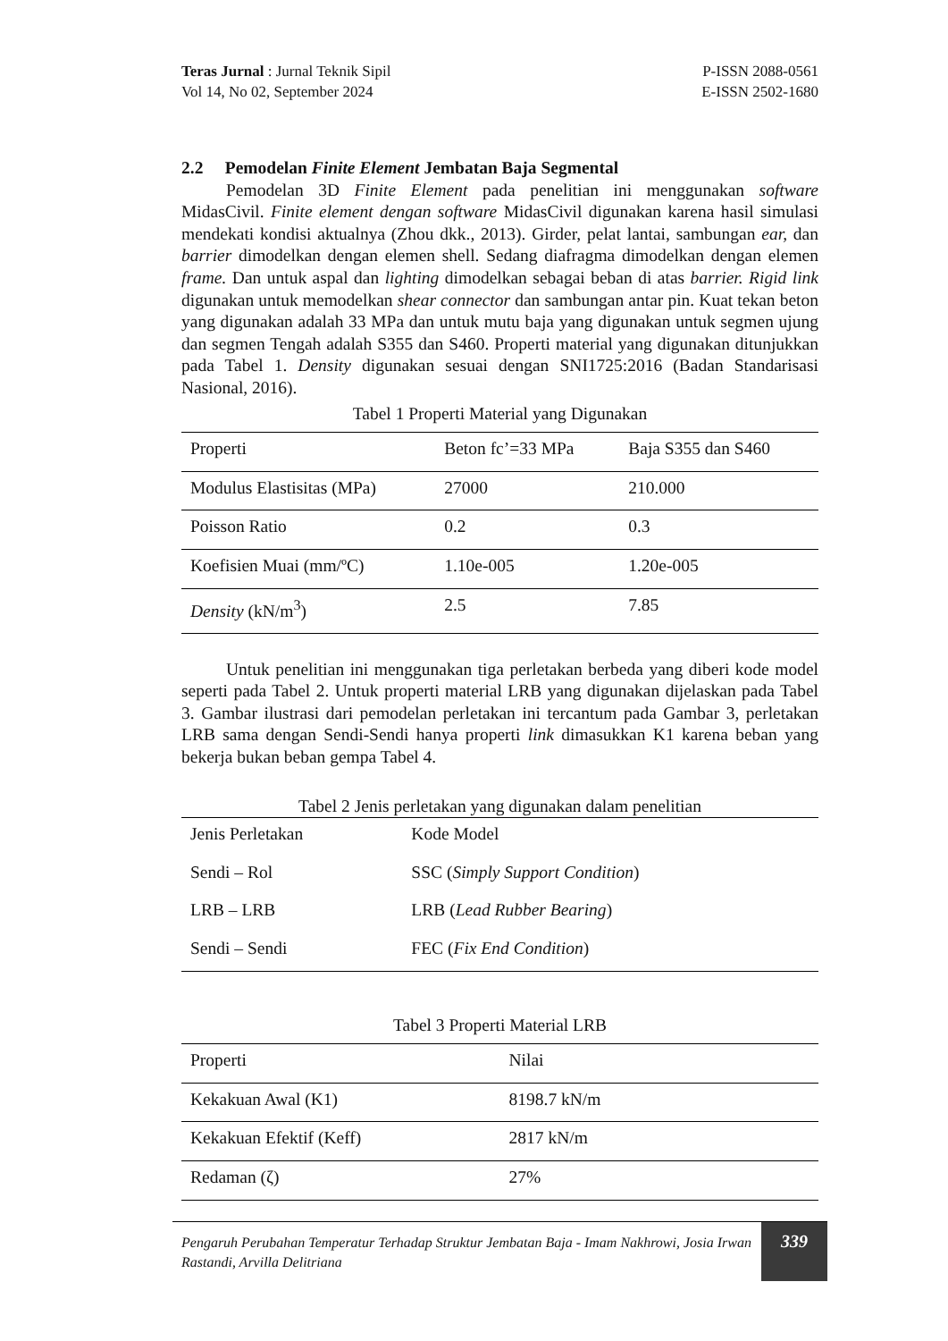Teras Jurnal : Jurnal Teknik Sipil
Vol 14, No 02, September 2024
P-ISSN 2088-0561
E-ISSN 2502-1680
2.2 Pemodelan Finite Element Jembatan Baja Segmental
Pemodelan 3D Finite Element pada penelitian ini menggunakan software MidasCivil. Finite element dengan software MidasCivil digunakan karena hasil simulasi mendekati kondisi aktualnya (Zhou dkk., 2013). Girder, pelat lantai, sambungan ear, dan barrier dimodelkan dengan elemen shell. Sedang diafragma dimodelkan dengan elemen frame. Dan untuk aspal dan lighting dimodelkan sebagai beban di atas barrier. Rigid link digunakan untuk memodelkan shear connector dan sambungan antar pin. Kuat tekan beton yang digunakan adalah 33 MPa dan untuk mutu baja yang digunakan untuk segmen ujung dan segmen Tengah adalah S355 dan S460. Properti material yang digunakan ditunjukkan pada Tabel 1. Density digunakan sesuai dengan SNI1725:2016 (Badan Standarisasi Nasional, 2016).
Tabel 1 Properti Material yang Digunakan
| Properti | Beton fc’=33 MPa | Baja S355 dan S460 |
| Modulus Elastisitas (MPa) | 27000 | 210.000 |
| Poisson Ratio | 0.2 | 0.3 |
| Koefisien Muai (mm/ºC) | 1.10e-005 | 1.20e-005 |
| Density (kN/m<sup>3</sup>) | 2.5 | 7.85 |
Untuk penelitian ini menggunakan tiga perletakan berbeda yang diberi kode model seperti pada Tabel 2. Untuk properti material LRB yang digunakan dijelaskan pada Tabel 3. Gambar ilustrasi dari pemodelan perletakan ini tercantum pada Gambar 3, perletakan LRB sama dengan Sendi-Sendi hanya properti link dimasukkan K1 karena beban yang bekerja bukan beban gempa Tabel 4.
Tabel 2 Jenis perletakan yang digunakan dalam penelitian
| Jenis Perletakan | Kode Model |
| Sendi – Rol | SSC ( Simply Support Condition ) |
| LRB – LRB | LRB ( Lead Rubber Bearing ) |
| Sendi – Sendi | FEC ( Fix End Condition ) |
Tabel 3 Properti Material LRB
| Properti | Nilai |
| Kekakuan Awal (K1) | 8198.7 kN/m |
| Kekakuan Efektif (Keff) | 2817 kN/m |
| Redaman (ζ) | 27% |
Pengaruh Perubahan Temperatur Terhadap Struktur Jembatan Baja - Imam Nakhrowi, Josia Irwan Rastandi, Arvilla Delitriana
339